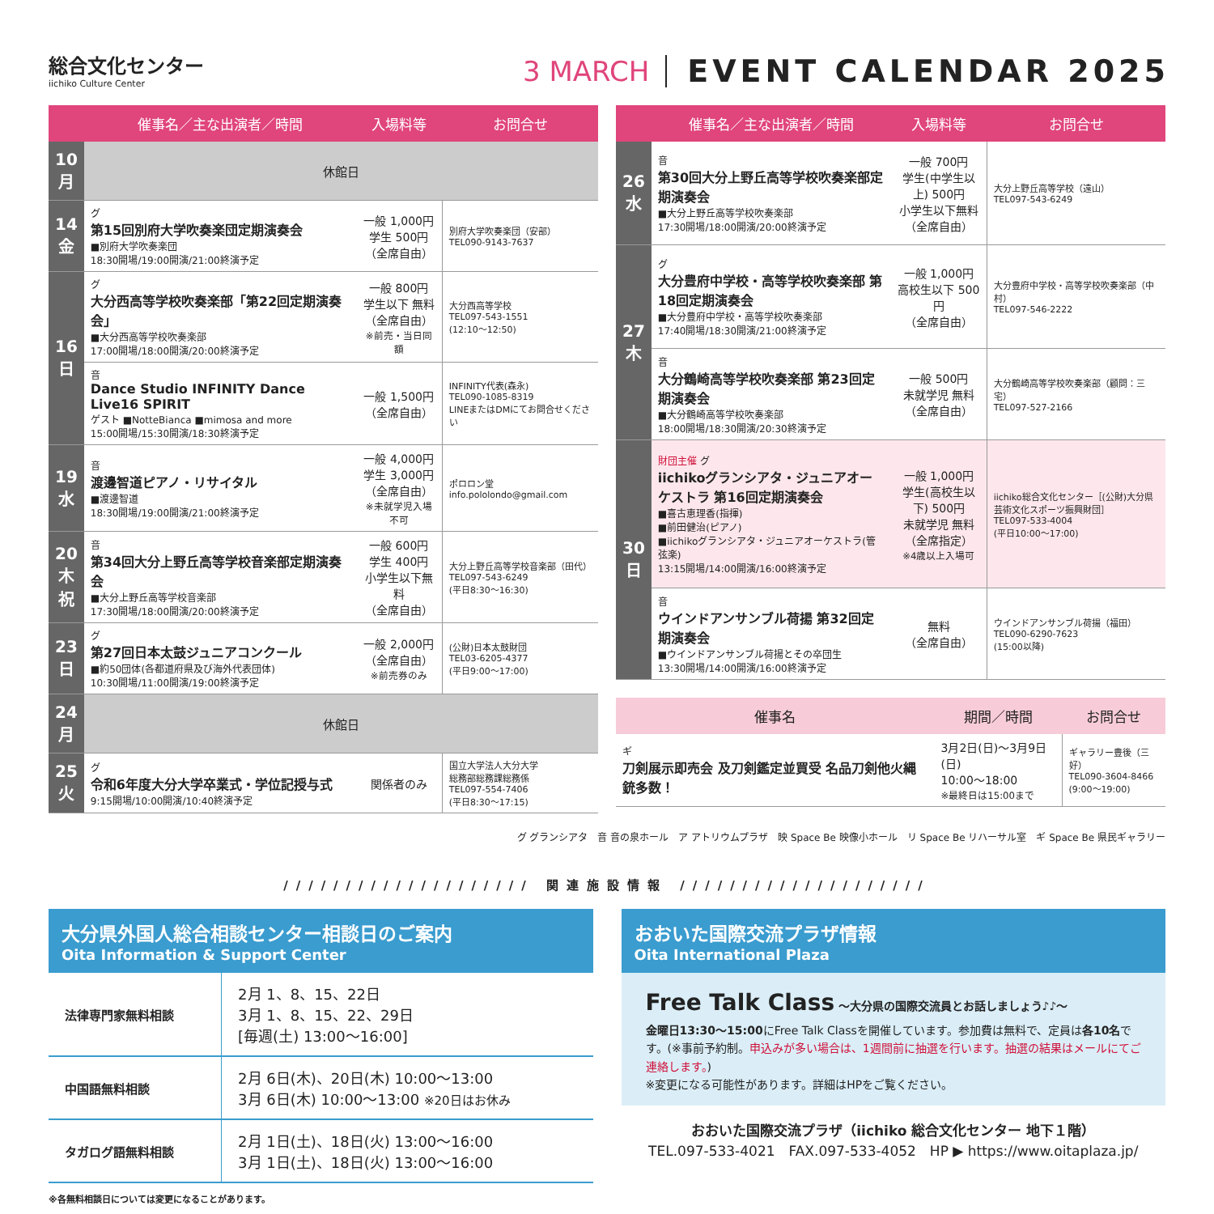総合文化センター
iichiko Culture Center
3 MARCH EVENT CALENDAR 2025
| | 催事名／主な出演者／時間 | 入場料等 | お問合せ |
| --- | --- | --- | --- |
| 10 月 | 休館日 | | |
| 14 金 | グ 第15回別府大学吹奏楽団定期演奏会 ■別府大学吹奏楽団 18:30開場/19:00開演/21:00終演予定 | 一般 1,000円 学生 500円 （全席自由） | 別府大学吹奏楽団（安部） TEL090-9143-7637 |
| 16 日 | グ 大分西高等学校吹奏楽部「第22回定期演奏会」 ■大分西高等学校吹奏楽部 17:00開場/18:00開演/20:00終演予定 | 一般 800円 学生以下 無料 （全席自由） ※前売・当日同額 | 大分西高等学校 TEL097-543-1551 (12:10～12:50) |
| | 音 Dance Studio INFINITY Dance Live16 SPIRIT ゲスト ■NotteBianca ■mimosa and more 15:00開場/15:30開演/18:30終演予定 | 一般 1,500円 （全席自由） | INFINITY代表(森永) TEL090-1085-8319 LINEまたはDMにてお問合せください |
| 19 水 | 音 渡邊智道ピアノ・リサイタル ■渡邊智道 18:30開場/19:00開演/21:00終演予定 | 一般 4,000円 学生 3,000円 （全席自由） ※未就学児入場不可 | ポロロン堂 info.pololondo@gmail.com |
| 20 木祝 | 音 第34回大分上野丘高等学校音楽部定期演奏会 ■大分上野丘高等学校音楽部 17:30開場/18:00開演/20:00終演予定 | 一般 600円 学生 400円 小学生以下無料 （全席自由） | 大分上野丘高等学校音楽部（田代） TEL097-543-6249 (平日8:30～16:30) |
| 23 日 | グ 第27回日本太鼓ジュニアコンクール ■約50団体(各都道府県及び海外代表団体) 10:30開場/11:00開演/19:00終演予定 | 一般 2,000円 （全席自由） ※前売券のみ | (公財)日本太鼓財団 TEL03-6205-4377 (平日9:00～17:00) |
| 24 月 | 休館日 | | |
| 25 火 | グ 令和6年度大分大学卒業式・学位記授与式 9:15開場/10:00開演/10:40終演予定 | 関係者のみ | 国立大学法人大分大学 総務部総務課総務係 TEL097-554-7406 (平日8:30～17:15) |
| | 催事名／主な出演者／時間 | 入場料等 | お問合せ |
| --- | --- | --- | --- |
| 26 水 | 音 第30回大分上野丘高等学校吹奏楽部定期演奏会 ■大分上野丘高等学校吹奏楽部 17:30開場/18:00開演/20:00終演予定 | 一般 700円 学生(中学生以上) 500円 小学生以下無料 （全席自由） | 大分上野丘高等学校（遠山） TEL097-543-6249 |
| 27 木 | グ 大分豊府中学校・高等学校吹奏楽部 第18回定期演奏会 ■大分豊府中学校・高等学校吹奏楽部 17:40開場/18:30開演/21:00終演予定 | 一般 1,000円 高校生以下 500円 （全席自由） | 大分豊府中学校・高等学校吹奏楽部（中村） TEL097-546-2222 |
| | 音 大分鶴崎高等学校吹奏楽部 第23回定期演奏会 ■大分鶴崎高等学校吹奏楽部 18:00開場/18:30開演/20:30終演予定 | 一般 500円 未就学児 無料 （全席自由） | 大分鶴崎高等学校吹奏楽部（顧問：三宅） TEL097-527-2166 |
| 30 日 | 財団主催 グ iichikoグランシアタ・ジュニアオーケストラ 第16回定期演奏会 ■喜古恵理香(指揮) ■前田健治(ピアノ) ■iichikoグランシアタ・ジュニアオーケストラ(管弦楽) 13:15開場/14:00開演/16:00終演予定 | 一般 1,000円 学生(高校生以下) 500円 未就学児 無料 （全席指定） ※4歳以上入場可 | iichiko総合文化センター［(公財)大分県芸術文化スポーツ振興財団］ TEL097-533-4004 (平日10:00～17:00) |
| | 音 ウインドアンサンブル荷揚 第32回定期演奏会 ■ウインドアンサンブル荷揚とその卒団生 13:30開場/14:00開演/16:00終演予定 | 無料 （全席自由） | ウインドアンサンブル荷揚（福田） TEL090-6290-7623 (15:00以降) |
| 催事名 | 期間／時間 | お問合せ |
| --- | --- | --- |
| ギ 刀剣展示即売会 及刀剣鑑定並買受 名品刀剣他火縄銃多数！ | 3月2日(日)～3月9日(日) 10:00～18:00 ※最終日は15:00まで | ギャラリー豊後（三好） TEL090-3604-8466 (9:00～19:00) |
グ グランシアタ　音 音の泉ホール　ア アトリウムプラザ　映 Space Be 映像小ホール　リ Space Be リハーサル室　ギ Space Be 県民ギャラリー
//////////////////// 関連施設情報 ////////////////////
大分県外国人総合相談センター相談日のご案内
Oita Information & Support Center
| 法律専門家無料相談 | 2月 1、8、15、22日 3月 1、8、15、22、29日 [毎週(土) 13:00～16:00] |
| 中国語無料相談 | 2月 6日(木)、20日(木) 10:00～13:00 3月 6日(木) 10:00～13:00 ※20日はお休み |
| タガログ語無料相談 | 2月 1日(土)、18日(火) 13:00～16:00 3月 1日(土)、18日(火) 13:00～16:00 |
※各無料相談日については変更になることがあります。
おおいた国際交流プラザ情報
Oita International Plaza
Free Talk Class ～大分県の国際交流員とお話しましょう♪♪～
金曜日13:30～15:00にFree Talk Classを開催しています。参加費は無料で、定員は各10名です。(※事前予約制。申込みが多い場合は、1週間前に抽選を行います。抽選の結果はメールにてご連絡します。)
※変更になる可能性があります。詳細はHPをご覧ください。
おおいた国際交流プラザ（iichiko 総合文化センター 地下１階）
TEL.097-533-4021　FAX.097-533-4052　HP ▶ https://www.oitaplaza.jp/